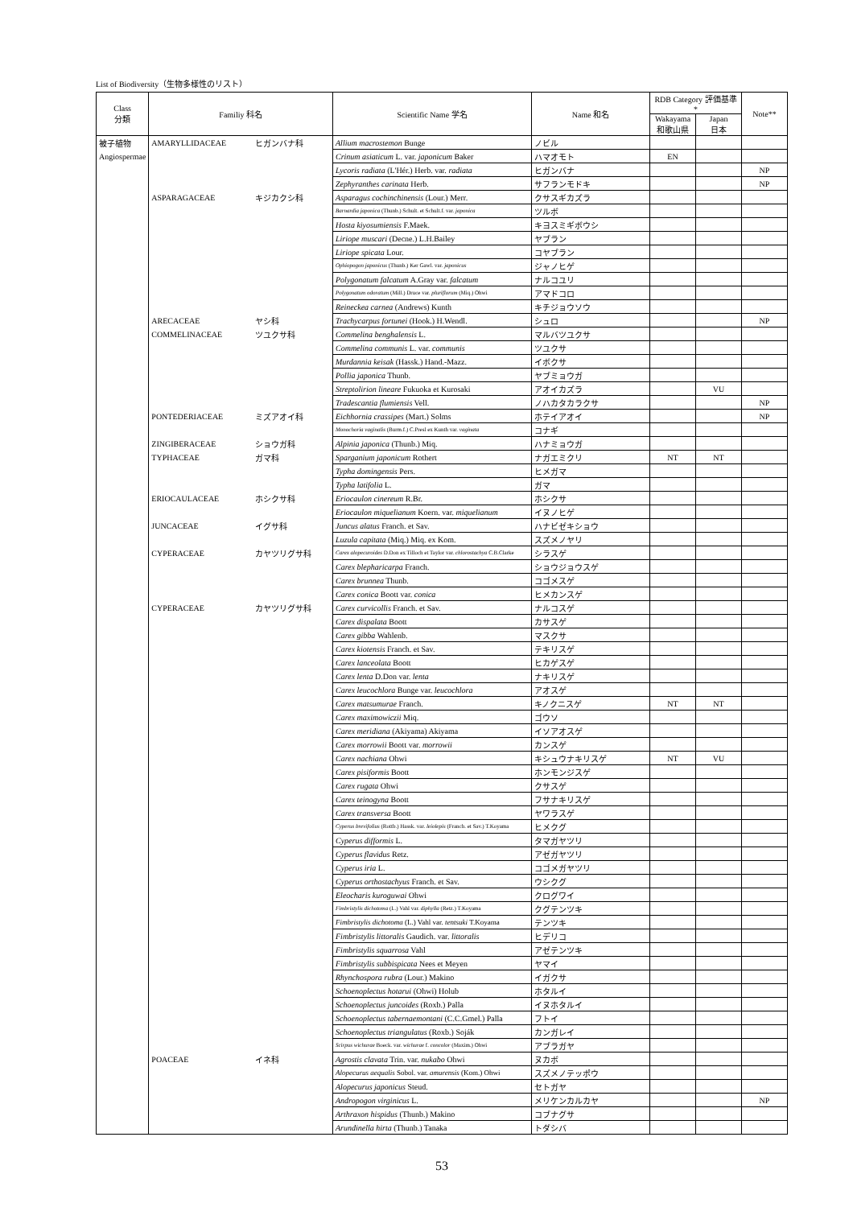List of Biodiversity（生物多様性のリスト）
| Class 分類 | Familiy 科名 | | Scientific Name 学名 | Name 和名 | RDB Category 評価基準* | | Note** |
| --- | --- | --- | --- | --- | --- | --- | --- |
| | | | | | Wakayama 和歌山県 | Japan 日本 | |
| 被子植物 | AMARYLLIDACEAE | ヒガンバナ科 | Allium macrostemon Bunge | ノビル | | | |
| Angiospermae | | | Crinum asiaticum L. var. japonicum Baker | ハマオモト | EN | | |
| | | | Lycoris radiata (L'Hér.) Herb. var. radiata | ヒガンバナ | | | NP |
| | | | Zephyranthes carinata Herb. | サフランモドキ | | | NP |
| | ASPARAGACEAE | キジカクシ科 | Asparagus cochinchinensis (Lour.) Merr. | クサスギカズラ | | | |
| | | | Barnardia japonica (Thunb.) Schult. et Schult.f. var. japonica | ツルボ | | | |
| | | | Hosta kiyosumiensis F.Maek. | キヨスミギボウシ | | | |
| | | | Liriope muscari (Decne.) L.H.Bailey | ヤブラン | | | |
| | | | Liriope spicata Lour. | コヤブラン | | | |
| | | | Ophiopogon japonicus (Thunb.) Ker Gawl. var. japonicus | ジャノヒゲ | | | |
| | | | Polygonatum falcatum A.Gray var. falcatum | ナルコユリ | | | |
| | | | Polygonatum odoratum (Mill.) Druce var. pluriflorum (Miq.) Ohwi | アマドコロ | | | |
| | | | Reineckea carnea (Andrews) Kunth | キチジョウソウ | | | |
| | ARECACEAE | ヤシ科 | Trachycarpus fortunei (Hook.) H.Wendl. | シュロ | | | NP |
| | COMMELINACEAE | ツユクサ科 | Commelina benghalensis L. | マルバツユクサ | | | |
| | | | Commelina communis L. var. communis | ツユクサ | | | |
| | | | Murdannia keisak (Hassk.) Hand.-Mazz. | イボクサ | | | |
| | | | Pollia japonica Thunb. | ヤブミョウガ | | | |
| | | | Streptolirion lineare Fukuoka et Kurosaki | アオイカズラ | | VU | |
| | | | Tradescantia flumiensis Vell. | ノハカタカラクサ | | | NP |
| | PONTEDERIACEAE | ミズアオイ科 | Eichhornia crassipes (Mart.) Solms | ホテイアオイ | | | NP |
| | | | Monochoria vaginalis (Burm.f.) C.Presl ex Kunth var. vaginata | コナギ | | | |
| | ZINGIBERACEAE | ショウガ科 | Alpinia japonica (Thunb.) Miq. | ハナミョウガ | | | |
| | TYPHACEAE | ガマ科 | Sparganium japonicum Rothert | ナガエミクリ | NT | NT | |
| | | | Typha domingensis Pers. | ヒメガマ | | | |
| | | | Typha latifolia L. | ガマ | | | |
| | ERIOCAULACEAE | ホシクサ科 | Eriocaulon cinereum R.Br. | ホシクサ | | | |
| | | | Eriocaulon miquelianum Koern. var. miquelianum | イヌノヒゲ | | | |
| | JUNCACEAE | イグサ科 | Juncus alatus Franch. et Sav. | ハナビゼキショウ | | | |
| | | | Luzula capitata (Miq.) Miq. ex Kom. | スズメノヤリ | | | |
| | CYPERACEAE | カヤツリグサ科 | Carex alopecuroides D.Don ex Tilloch et Taylor var. chlorostachya C.B.Clarke | シラスゲ | | | |
| | | | Carex blepharicarpa Franch. | ショウジョウスゲ | | | |
| | | | Carex brunnea Thunb. | コゴメスゲ | | | |
| | | | Carex conica Boott var. conica | ヒメカンスゲ | | | |
| | CYPERACEAE | カヤツリグサ科 | Carex curvicollis Franch. et Sav. | ナルコスゲ | | | |
| | | | Carex dispalata Boott | カサスゲ | | | |
| | | | Carex gibba Wahlenb. | マスクサ | | | |
| | | | Carex kiotensis Franch. et Sav. | テキリスゲ | | | |
| | | | Carex lanceolata Boott | ヒカゲスゲ | | | |
| | | | Carex lenta D.Don var. lenta | ナキリスゲ | | | |
| | | | Carex leucochlora Bunge var. leucochlora | アオスゲ | | | |
| | | | Carex matsumurae Franch. | キノクニスゲ | NT | NT | |
| | | | Carex maximowiczii Miq. | ゴウソ | | | |
| | | | Carex meridiana (Akiyama) Akiyama | イソアオスゲ | | | |
| | | | Carex morrowii Boott var. morrowii | カンスゲ | | | |
| | | | Carex nachiana Ohwi | キシュウナキリスゲ | NT | VU | |
| | | | Carex pisiformis Boott | ホンモンジスゲ | | | |
| | | | Carex rugata Ohwi | クサスゲ | | | |
| | | | Carex teinogyna Boott | フサナキリスゲ | | | |
| | | | Carex transversa Boott | ヤワラスゲ | | | |
| | | | Cyperus brevifolius (Rottb.) Hassk. var. leiolepis (Franch. et Sav.) T.Koyama | ヒメクグ | | | |
| | | | Cyperus difformis L. | タマガヤツリ | | | |
| | | | Cyperus flavidus Retz. | アゼガヤツリ | | | |
| | | | Cyperus iria L. | コゴメガヤツリ | | | |
| | | | Cyperus orthostachyus Franch. et Sav. | ウシクグ | | | |
| | | | Eleocharis kuroguwai Ohwi | クログワイ | | | |
| | | | Fimbristylis dichotoma (L.) Vahl var. diphylla (Retz.) T.Koyama | クグテンツキ | | | |
| | | | Fimbristylis dichotoma (L.) Vahl var. tentsuki T.Koyama | テンツキ | | | |
| | | | Fimbristylis littoralis Gaudich. var. littoralis | ヒデリコ | | | |
| | | | Fimbristylis squarrosa Vahl | アゼテンツキ | | | |
| | | | Fimbristylis subbispicata Nees et Meyen | ヤマイ | | | |
| | | | Rhynchospora rubra (Lour.) Makino | イガクサ | | | |
| | | | Schoenoplectus hotarui (Ohwi) Holub | ホタルイ | | | |
| | | | Schoenoplectus juncoides (Roxb.) Palla | イヌホタルイ | | | |
| | | | Schoenoplectus tabernaemontani (C.C.Gmel.) Palla | フトイ | | | |
| | | | Schoenoplectus triangulatus (Roxb.) Soják | カンガレイ | | | |
| | | | Scirpus wichurae Boeck. var. wichurae f. concolor (Maxim.) Ohwi | アブラガヤ | | | |
| | POACEAE | イネ科 | Agrostis clavata Trin. var. nukabo Ohwi | ヌカボ | | | |
| | | | Alopecurus aequalis Sobol. var. amurensis (Kom.) Ohwi | スズメノテッポウ | | | |
| | | | Alopecurus japonicus Steud. | セトガヤ | | | |
| | | | Andropogon virginicus L. | メリケンカルカヤ | | | NP |
| | | | Arthraxon hispidus (Thunb.) Makino | コブナグサ | | | |
| | | | Arundinella hirta (Thunb.) Tanaka | トダシバ | | | |
53